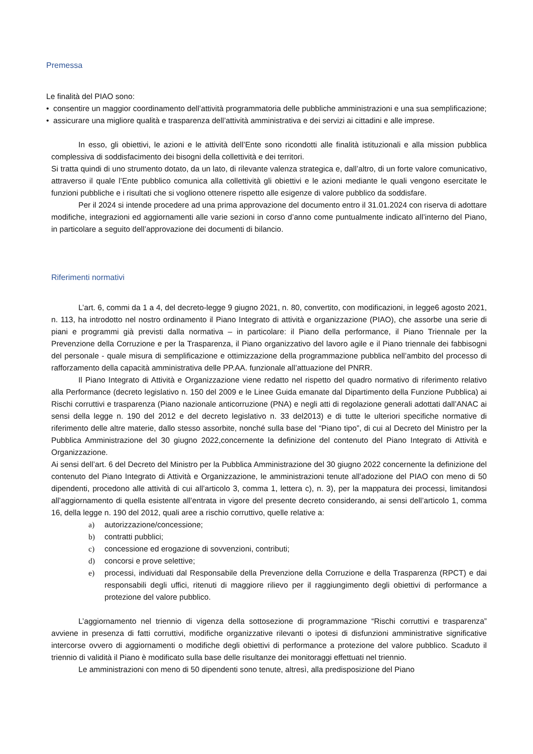Premessa
Le finalità del PIAO sono:
• consentire un maggior coordinamento dell’attività programmatoria delle pubbliche amministrazioni e una sua semplificazione;
• assicurare una migliore qualità e trasparenza dell’attività amministrativa e dei servizi ai cittadini e alle imprese.
In esso, gli obiettivi, le azioni e le attività dell’Ente sono ricondotti alle finalità istituzionali e alla mission pubblica complessiva di soddisfacimento dei bisogni della collettività e dei territori.
Si tratta quindi di uno strumento dotato, da un lato, di rilevante valenza strategica e, dall’altro, di un forte valore comunicativo, attraverso il quale l’Ente pubblico comunica alla collettività gli obiettivi e le azioni mediante le quali vengono esercitate le funzioni pubbliche e i risultati che si vogliono ottenere rispetto alle esigenze di valore pubblico da soddisfare.
Per il 2024 si intende procedere ad una prima approvazione del documento entro il 31.01.2024 con riserva di adottare modifiche, integrazioni ed aggiornamenti alle varie sezioni in corso d’anno come puntualmente indicato all’interno del Piano, in particolare a seguito dell’approvazione dei documenti di bilancio.
Riferimenti normativi
L’art. 6, commi da 1 a 4, del decreto-legge 9 giugno 2021, n. 80, convertito, con modificazioni, in legge6 agosto 2021, n. 113, ha introdotto nel nostro ordinamento il Piano Integrato di attività e organizzazione (PIAO), che assorbe una serie di piani e programmi già previsti dalla normativa – in particolare: il Piano della performance, il Piano Triennale per la Prevenzione della Corruzione e per la Trasparenza, il Piano organizzativo del lavoro agile e il Piano triennale dei fabbisogni del personale - quale misura di semplificazione e ottimizzazione della programmazione pubblica nell’ambito del processo di rafforzamento della capacità amministrativa delle PP.AA. funzionale all’attuazione del PNRR.
Il Piano Integrato di Attività e Organizzazione viene redatto nel rispetto del quadro normativo di riferimento relativo alla Performance (decreto legislativo n. 150 del 2009 e le Linee Guida emanate dal Dipartimento della Funzione Pubblica) ai Rischi corruttivi e trasparenza (Piano nazionale anticorruzione (PNA) e negli atti di regolazione generali adottati dall’ANAC ai sensi della legge n. 190 del 2012 e del decreto legislativo n. 33 del2013) e di tutte le ulteriori specifiche normative di riferimento delle altre materie, dallo stesso assorbite, nonché sulla base del “Piano tipo”, di cui al Decreto del Ministro per la Pubblica Amministrazione del 30 giugno 2022,concernente la definizione del contenuto del Piano Integrato di Attività e Organizzazione.
Ai sensi dell’art. 6 del Decreto del Ministro per la Pubblica Amministrazione del 30 giugno 2022 concernente la definizione del contenuto del Piano Integrato di Attività e Organizzazione, le amministrazioni tenute all’adozione del PIAO con meno di 50 dipendenti, procedono alle attività di cui all’articolo 3, comma 1, lettera c), n. 3), per la mappatura dei processi, limitandosi all’aggiornamento di quella esistente all’entrata in vigore del presente decreto considerando, ai sensi dell’articolo 1, comma 16, della legge n. 190 del 2012, quali aree a rischio corruttivo, quelle relative a:
a) autorizzazione/concessione;
b) contratti pubblici;
c) concessione ed erogazione di sovvenzioni, contributi;
d) concorsi e prove selettive;
e) processi, individuati dal Responsabile della Prevenzione della Corruzione e della Trasparenza (RPCT) e dai responsabili degli uffici, ritenuti di maggiore rilievo per il raggiungimento degli obiettivi di performance a protezione del valore pubblico.
L’aggiornamento nel triennio di vigenza della sottosezione di programmazione “Rischi corruttivi e trasparenza” avviene in presenza di fatti corruttivi, modifiche organizzative rilevanti o ipotesi di disfunzioni amministrative significative intercorse ovvero di aggiornamenti o modifiche degli obiettivi di performance a protezione del valore pubblico. Scaduto il triennio di validità il Piano è modificato sulla base delle risultanze dei monitoraggi effettuati nel triennio.
Le amministrazioni con meno di 50 dipendenti sono tenute, altresì, alla predisposizione del Piano